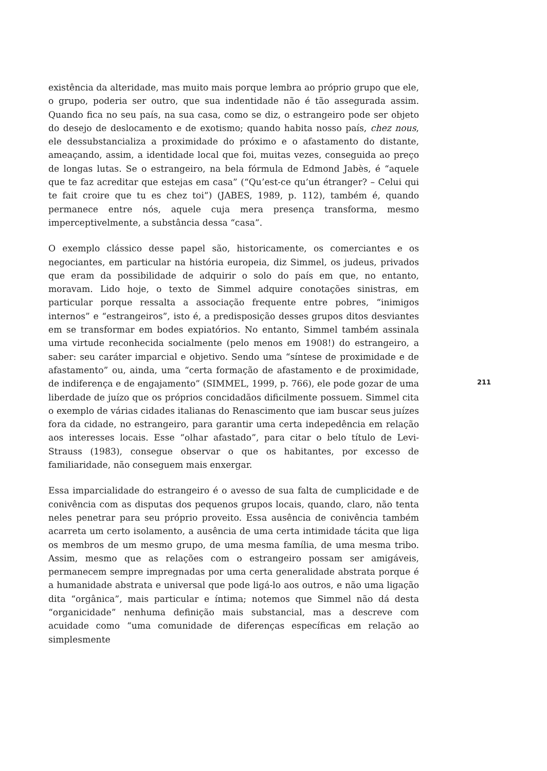existência da alteridade, mas muito mais porque lembra ao próprio grupo que ele, o grupo, poderia ser outro, que sua indentidade não é tão assegurada assim. Quando fica no seu país, na sua casa, como se diz, o estrangeiro pode ser objeto do desejo de deslocamento e de exotismo; quando habita nosso país, chez nous, ele dessubstancializa a proximidade do próximo e o afastamento do distante, ameaçando, assim, a identidade local que foi, muitas vezes, conseguida ao preço de longas lutas. Se o estrangeiro, na bela fórmula de Edmond Jabès, é “aquele que te faz acreditar que estejas em casa” (“Qu’est-ce qu’un étranger? – Celui qui te fait croire que tu es chez toi”) (JABES, 1989, p. 112), também é, quando permanece entre nós, aquele cuja mera presença transforma, mesmo imperceptivelmente, a substância dessa “casa”.
O exemplo clássico desse papel são, historicamente, os comerciantes e os negociantes, em particular na história europeia, diz Simmel, os judeus, privados que eram da possibilidade de adquirir o solo do país em que, no entanto, moravam. Lido hoje, o texto de Simmel adquire conotações sinistras, em particular porque ressalta a associação frequente entre pobres, “inimigos internos” e “estrangeiros”, isto é, a predisposição desses grupos ditos desviantes em se transformar em bodes expiatórios. No entanto, Simmel também assinala uma virtude reconhecida socialmente (pelo menos em 1908!) do estrangeiro, a saber: seu caráter imparcial e objetivo. Sendo uma “síntese de proximidade e de afastamento” ou, ainda, uma “certa formação de afastamento e de proximidade, de indiferença e de engajamento” (SIMMEL, 1999, p. 766), ele pode gozar de uma liberdade de juízo que os próprios concidadãos dificilmente possuem. Simmel cita o exemplo de várias cidades italianas do Renascimento que iam buscar seus juízes fora da cidade, no estrangeiro, para garantir uma certa indepedência em relação aos interesses locais. Esse “olhar afastado”, para citar o belo título de Levi-Strauss (1983), consegue observar o que os habitantes, por excesso de familiaridade, não conseguem mais enxergar.
Essa imparcialidade do estrangeiro é o avesso de sua falta de cumplicidade e de conivência com as disputas dos pequenos grupos locais, quando, claro, não tenta neles penetrar para seu próprio proveito. Essa ausência de conivência também acarreta um certo isolamento, a ausência de uma certa intimidade tácita que liga os membros de um mesmo grupo, de uma mesma família, de uma mesma tribo. Assim, mesmo que as relações com o estrangeiro possam ser amigáveis, permanecem sempre impregnadas por uma certa generalidade abstrata porque é a humanidade abstrata e universal que pode ligá-lo aos outros, e não uma ligação dita “orgânica”, mais particular e íntima; notemos que Simmel não dá desta “organicidade” nenhuma definição mais substancial, mas a descreve com acuidade como “uma comunidade de diferenças específicas em relação ao simplesmente
211